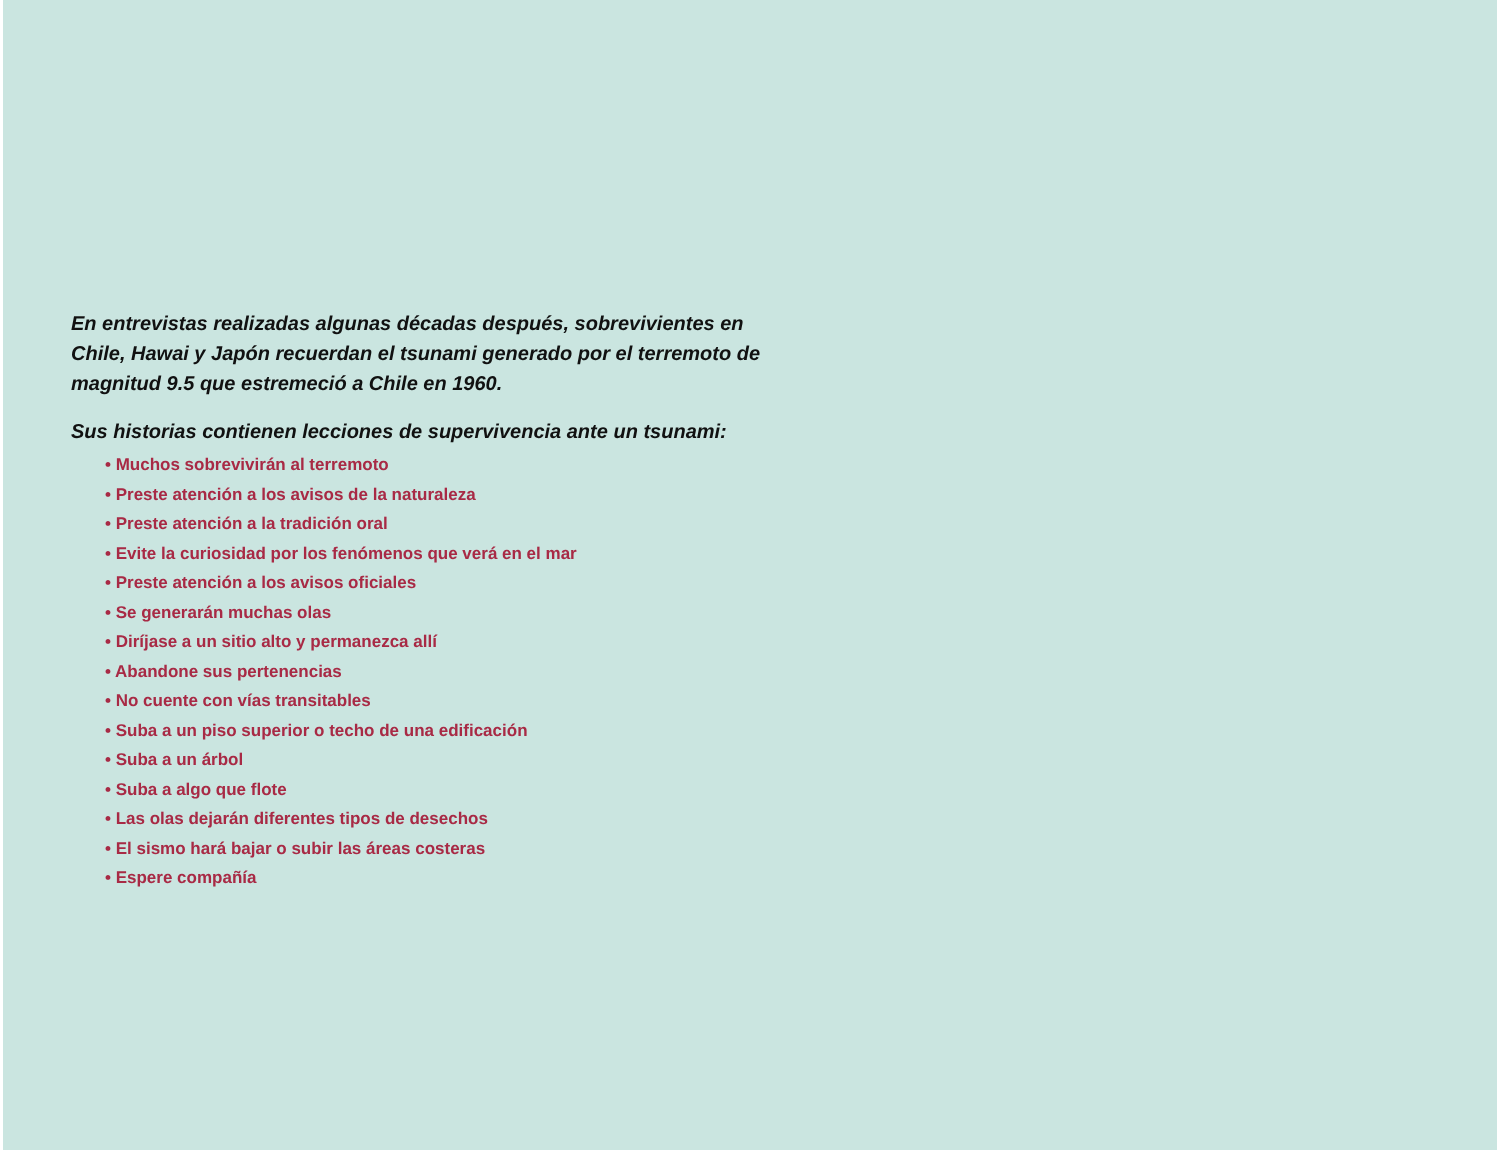En entrevistas realizadas algunas décadas después, sobrevivientes en Chile, Hawai y Japón recuerdan el tsunami generado por el terremoto de magnitud 9.5 que estremeció a Chile en 1960.
Sus historias contienen lecciones de supervivencia ante un tsunami:
• Muchos sobrevivirán al terremoto
• Preste atención a los avisos de la naturaleza
• Preste atención a la tradición oral
• Evite la curiosidad por los fenómenos que verá en el mar
• Preste atención a los avisos oficiales
• Se generarán muchas olas
• Diríjase a un sitio alto y permanezca allí
• Abandone sus pertenencias
• No cuente con vías transitables
• Suba a un piso superior o techo de una edificación
• Suba a un árbol
• Suba a algo que flote
• Las olas dejarán diferentes tipos de desechos
• El sismo hará bajar o subir las áreas costeras
• Espere compañía